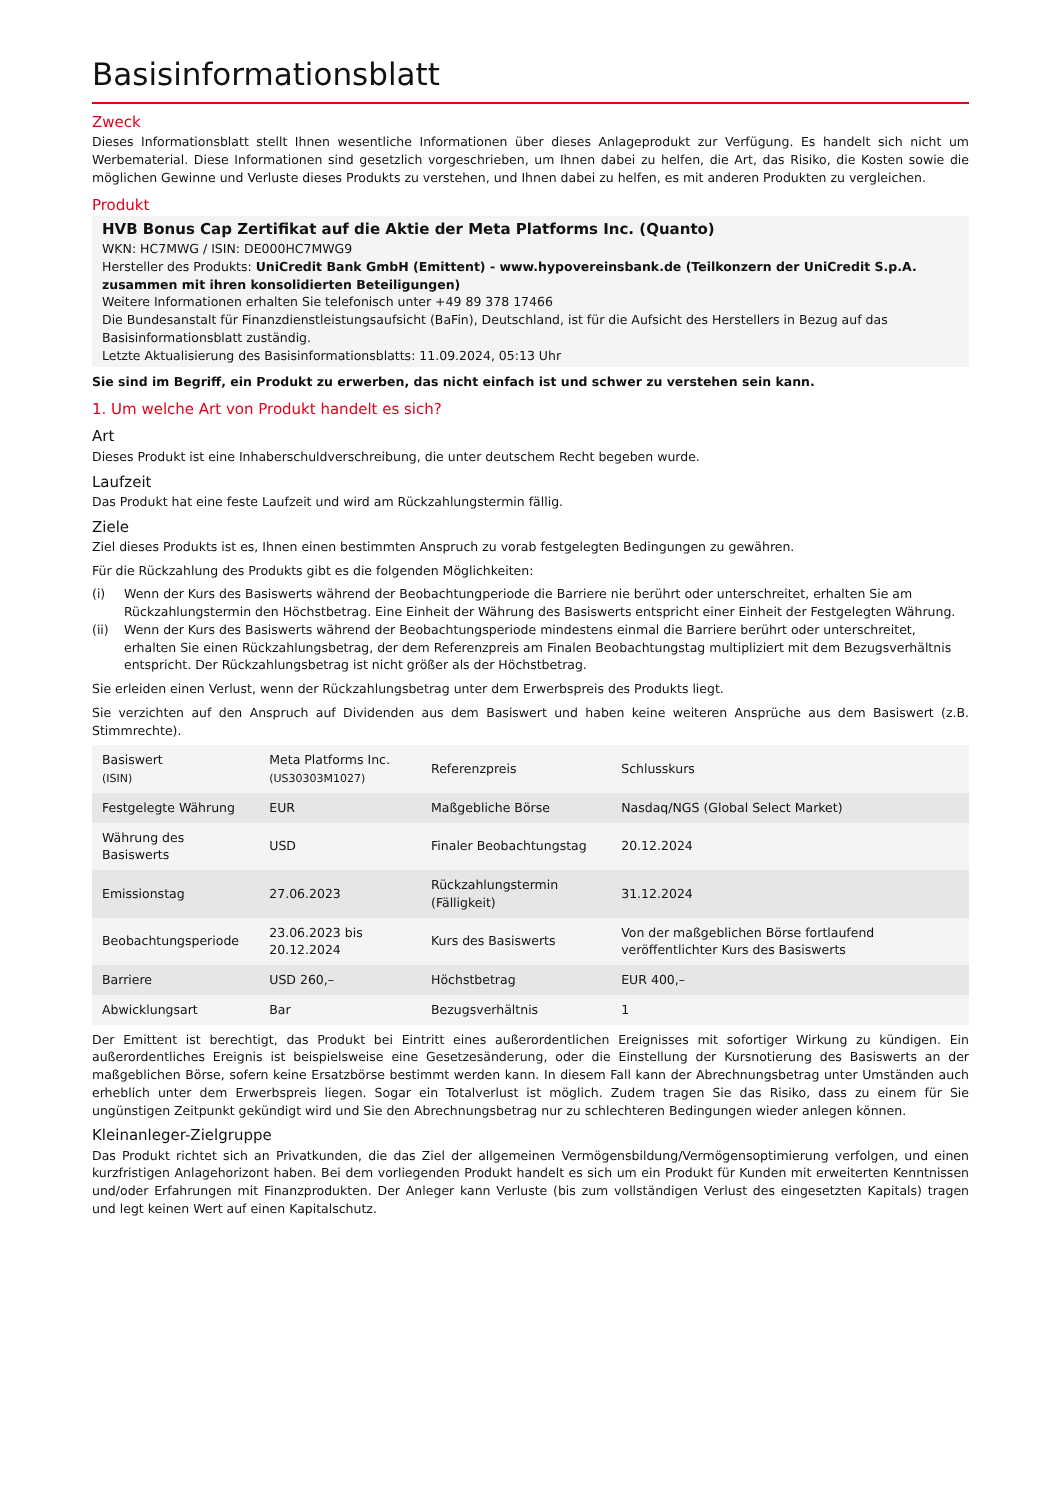Basisinformationsblatt
Zweck
Dieses Informationsblatt stellt Ihnen wesentliche Informationen über dieses Anlageprodukt zur Verfügung. Es handelt sich nicht um Werbematerial. Diese Informationen sind gesetzlich vorgeschrieben, um Ihnen dabei zu helfen, die Art, das Risiko, die Kosten sowie die möglichen Gewinne und Verluste dieses Produkts zu verstehen, und Ihnen dabei zu helfen, es mit anderen Produkten zu vergleichen.
Produkt
HVB Bonus Cap Zertifikat auf die Aktie der Meta Platforms Inc. (Quanto)
WKN: HC7MWG / ISIN: DE000HC7MWG9
Hersteller des Produkts: UniCredit Bank GmbH (Emittent) - www.hypovereinsbank.de (Teilkonzern der UniCredit S.p.A. zusammen mit ihren konsolidierten Beteiligungen)
Weitere Informationen erhalten Sie telefonisch unter +49 89 378 17466
Die Bundesanstalt für Finanzdienstleistungsaufsicht (BaFin), Deutschland, ist für die Aufsicht des Herstellers in Bezug auf das Basisinformationsblatt zuständig.
Letzte Aktualisierung des Basisinformationsblatts: 11.09.2024, 05:13 Uhr
Sie sind im Begriff, ein Produkt zu erwerben, das nicht einfach ist und schwer zu verstehen sein kann.
1. Um welche Art von Produkt handelt es sich?
Art
Dieses Produkt ist eine Inhaberschuldverschreibung, die unter deutschem Recht begeben wurde.
Laufzeit
Das Produkt hat eine feste Laufzeit und wird am Rückzahlungstermin fällig.
Ziele
Ziel dieses Produkts ist es, Ihnen einen bestimmten Anspruch zu vorab festgelegten Bedingungen zu gewähren.
Für die Rückzahlung des Produkts gibt es die folgenden Möglichkeiten:
(i) Wenn der Kurs des Basiswerts während der Beobachtungperiode die Barriere nie berührt oder unterschreitet, erhalten Sie am Rückzahlungstermin den Höchstbetrag. Eine Einheit der Währung des Basiswerts entspricht einer Einheit der Festgelegten Währung.
(ii) Wenn der Kurs des Basiswerts während der Beobachtungsperiode mindestens einmal die Barriere berührt oder unterschreitet, erhalten Sie einen Rückzahlungsbetrag, der dem Referenzpreis am Finalen Beobachtungstag multipliziert mit dem Bezugsverhältnis entspricht. Der Rückzahlungsbetrag ist nicht größer als der Höchstbetrag.
Sie erleiden einen Verlust, wenn der Rückzahlungsbetrag unter dem Erwerbspreis des Produkts liegt.
Sie verzichten auf den Anspruch auf Dividenden aus dem Basiswert und haben keine weiteren Ansprüche aus dem Basiswert (z.B. Stimmrechte).
| Basiswert (ISIN) | Meta Platforms Inc. (US30303M1027) | Referenzpreis | Schlusskurs |
| Festgelegte Währung | EUR | Maßgebliche Börse | Nasdaq/NGS (Global Select Market) |
| Währung des Basiswerts | USD | Finaler Beobachtungstag | 20.12.2024 |
| Emissionstag | 27.06.2023 | Rückzahlungstermin (Fälligkeit) | 31.12.2024 |
| Beobachtungsperiode | 23.06.2023 bis 20.12.2024 | Kurs des Basiswerts | Von der maßgeblichen Börse fortlaufend veröffentlichter Kurs des Basiswerts |
| Barriere | USD 260,– | Höchstbetrag | EUR 400,– |
| Abwicklungsart | Bar | Bezugsverhältnis | 1 |
Der Emittent ist berechtigt, das Produkt bei Eintritt eines außerordentlichen Ereignisses mit sofortiger Wirkung zu kündigen. Ein außerordentliches Ereignis ist beispielsweise eine Gesetzesänderung, oder die Einstellung der Kursnotierung des Basiswerts an der maßgeblichen Börse, sofern keine Ersatzbörse bestimmt werden kann. In diesem Fall kann der Abrechnungsbetrag unter Umständen auch erheblich unter dem Erwerbspreis liegen. Sogar ein Totalverlust ist möglich. Zudem tragen Sie das Risiko, dass zu einem für Sie ungünstigen Zeitpunkt gekündigt wird und Sie den Abrechnungsbetrag nur zu schlechteren Bedingungen wieder anlegen können.
Kleinanleger-Zielgruppe
Das Produkt richtet sich an Privatkunden, die das Ziel der allgemeinen Vermögensbildung/Vermögensoptimierung verfolgen, und einen kurzfristigen Anlagehorizont haben. Bei dem vorliegenden Produkt handelt es sich um ein Produkt für Kunden mit erweiterten Kenntnissen und/oder Erfahrungen mit Finanzprodukten. Der Anleger kann Verluste (bis zum vollständigen Verlust des eingesetzten Kapitals) tragen und legt keinen Wert auf einen Kapitalschutz.